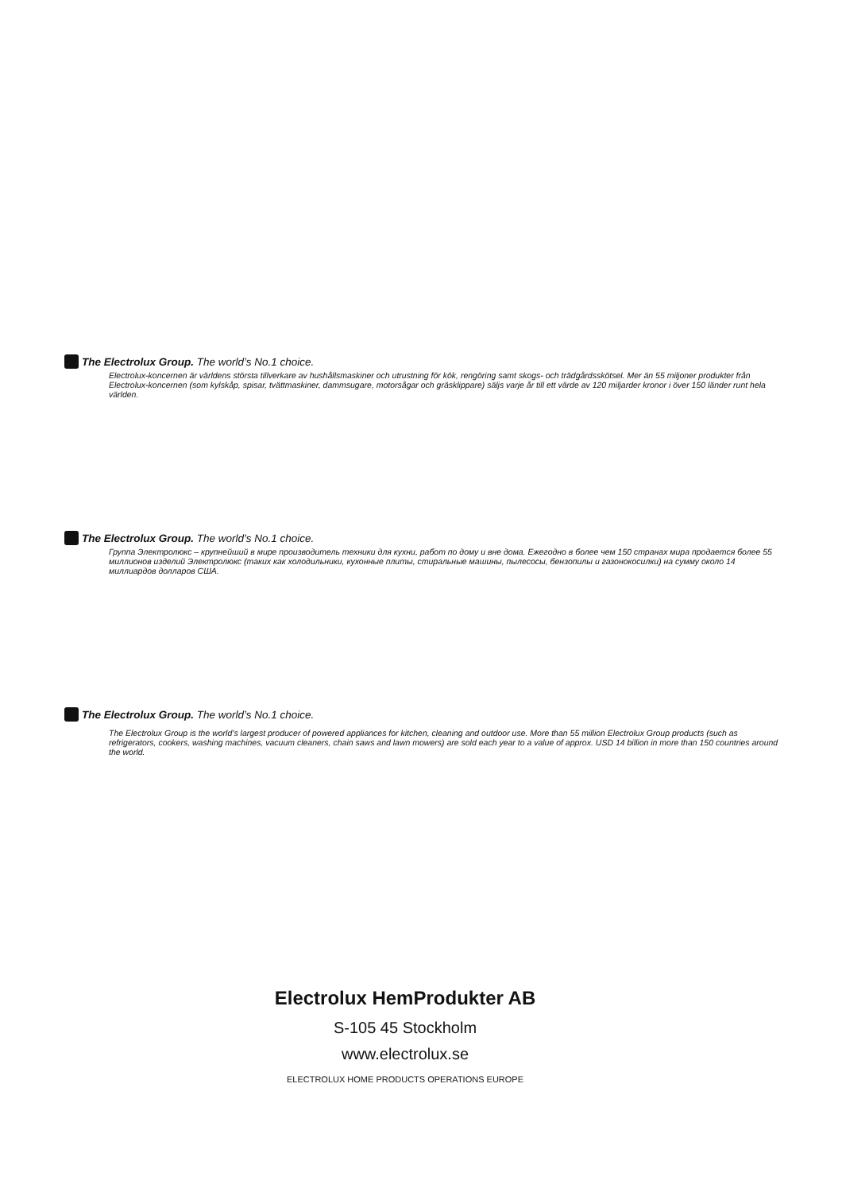The Electrolux Group. The world’s No.1 choice.
Electrolux-koncernen är världens största tillverkare av hushållsmaskiner och utrustning för kök, rengöring samt skogs- och trädgårdsskötsel. Mer än 55 miljoner produkter från Electrolux-koncernen (som kylskåp, spisar, tvättmaskiner, dammsugare, motorsågar och gräsklippare) säljs varje år till ett värde av 120 miljarder kronor i över 150 länder runt hela världen.
The Electrolux Group. The world’s No.1 choice.
Группа Электролюкс – крупнейший в мире производитель техники для кухни, работ по дому и вне дома. Ежегодно в более чем 150 странах мира продается более 55 миллионов изделий Электролюкс (таких как холодильники, кухонные плиты, стиральные машины, пылесосы, бензопилы и газонокосилки) на сумму около 14 миллиардов долларов США.
The Electrolux Group. The world’s No.1 choice.
The Electrolux Group is the world’s largest producer of powered appliances for kitchen, cleaning and outdoor use. More than 55 million Electrolux Group products (such as refrigerators, cookers, washing machines, vacuum cleaners, chain saws and lawn mowers) are sold each year to a value of approx. USD 14 billion in more than 150 countries around the world.
Electrolux HemProdukter AB
S-105 45 Stockholm
www.electrolux.se
ELECTROLUX HOME PRODUCTS OPERATIONS EUROPE